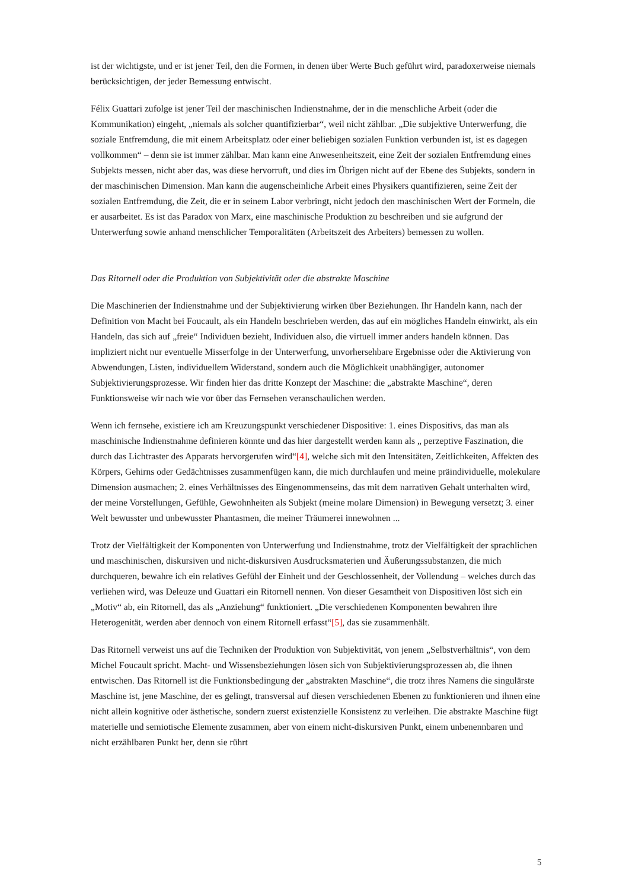ist der wichtigste, und er ist jener Teil, den die Formen, in denen über Werte Buch geführt wird, paradoxerweise niemals berücksichtigen, der jeder Bemessung entwischt.
Félix Guattari zufolge ist jener Teil der maschinischen Indienstnahme, der in die menschliche Arbeit (oder die Kommunikation) eingeht, „niemals als solcher quantifizierbar“, weil nicht zählbar. „Die subjektive Unterwerfung, die soziale Entfremdung, die mit einem Arbeitsplatz oder einer beliebigen sozialen Funktion verbunden ist, ist es dagegen vollkommen“ – denn sie ist immer zählbar. Man kann eine Anwesenheitszeit, eine Zeit der sozialen Entfremdung eines Subjekts messen, nicht aber das, was diese hervorruft, und dies im Übrigen nicht auf der Ebene des Subjekts, sondern in der maschinischen Dimension. Man kann die augenscheinliche Arbeit eines Physikers quantifizieren, seine Zeit der sozialen Entfremdung, die Zeit, die er in seinem Labor verbringt, nicht jedoch den maschinischen Wert der Formeln, die er ausarbeitet. Es ist das Paradox von Marx, eine maschinische Produktion zu beschreiben und sie aufgrund der Unterwerfung sowie anhand menschlicher Temporalitäten (Arbeitszeit des Arbeiters) bemessen zu wollen.
Das Ritornell oder die Produktion von Subjektivität oder die abstrakte Maschine
Die Maschinerien der Indienstnahme und der Subjektivierung wirken über Beziehungen. Ihr Handeln kann, nach der Definition von Macht bei Foucault, als ein Handeln beschrieben werden, das auf ein mögliches Handeln einwirkt, als ein Handeln, das sich auf „freie“ Individuen bezieht, Individuen also, die virtuell immer anders handeln können. Das impliziert nicht nur eventuelle Misserfolge in der Unterwerfung, unvorhersehbare Ergebnisse oder die Aktivierung von Abwendungen, Listen, individuellem Widerstand, sondern auch die Möglichkeit unabhängiger, autonomer Subjektivierungsprozesse. Wir finden hier das dritte Konzept der Maschine: die „abstrakte Maschine“, deren Funktionsweise wir nach wie vor über das Fernsehen veranschaulichen werden.
Wenn ich fernsehe, existiere ich am Kreuzungspunkt verschiedener Dispositive: 1. eines Dispositivs, das man als maschinische Indienstnahme definieren könnte und das hier dargestellt werden kann als „ perzeptive Faszination, die durch das Lichtraster des Apparats hervorgerufen wird“[4], welche sich mit den Intensitäten, Zeitlichkeiten, Affekten des Körpers, Gehirns oder Gedächtnisses zusammenfügen kann, die mich durchlaufen und meine präindividuelle, molekulare Dimension ausmachen; 2. eines Verhältnisses des Eingenommenseins, das mit dem narrativen Gehalt unterhalten wird, der meine Vorstellungen, Gefühle, Gewohnheiten als Subjekt (meine molare Dimension) in Bewegung versetzt; 3. einer Welt bewusster und unbewusster Phantasmen, die meiner Träumerei innewohnen ...
Trotz der Vielfältigkeit der Komponenten von Unterwerfung und Indienstnahme, trotz der Vielfältigkeit der sprachlichen und maschinischen, diskursiven und nicht-diskursiven Ausdrucksmaterien und Äußerungssubstanzen, die mich durchqueren, bewahre ich ein relatives Gefühl der Einheit und der Geschlossenheit, der Vollendung – welches durch das verliehen wird, was Deleuze und Guattari ein Ritornell nennen. Von dieser Gesamtheit von Dispositiven löst sich ein „Motiv“ ab, ein Ritornell, das als „Anziehung“ funktioniert. „Die verschiedenen Komponenten bewahren ihre Heterogenität, werden aber dennoch von einem Ritornell erfasst“[5], das sie zusammenhält.
Das Ritornell verweist uns auf die Techniken der Produktion von Subjektivität, von jenem „Selbstverhältnis“, von dem Michel Foucault spricht. Macht- und Wissensbeziehungen lösen sich von Subjektivierungsprozessen ab, die ihnen entwischen. Das Ritornell ist die Funktionsbedingung der „abstrakten Maschine“, die trotz ihres Namens die singulärste Maschine ist, jene Maschine, der es gelingt, transversal auf diesen verschiedenen Ebenen zu funktionieren und ihnen eine nicht allein kognitive oder ästhetische, sondern zuerst existenzielle Konsistenz zu verleihen. Die abstrakte Maschine fügt materielle und semiotische Elemente zusammen, aber von einem nicht-diskursiven Punkt, einem unbenennbaren und nicht erzählbaren Punkt her, denn sie rührt
5